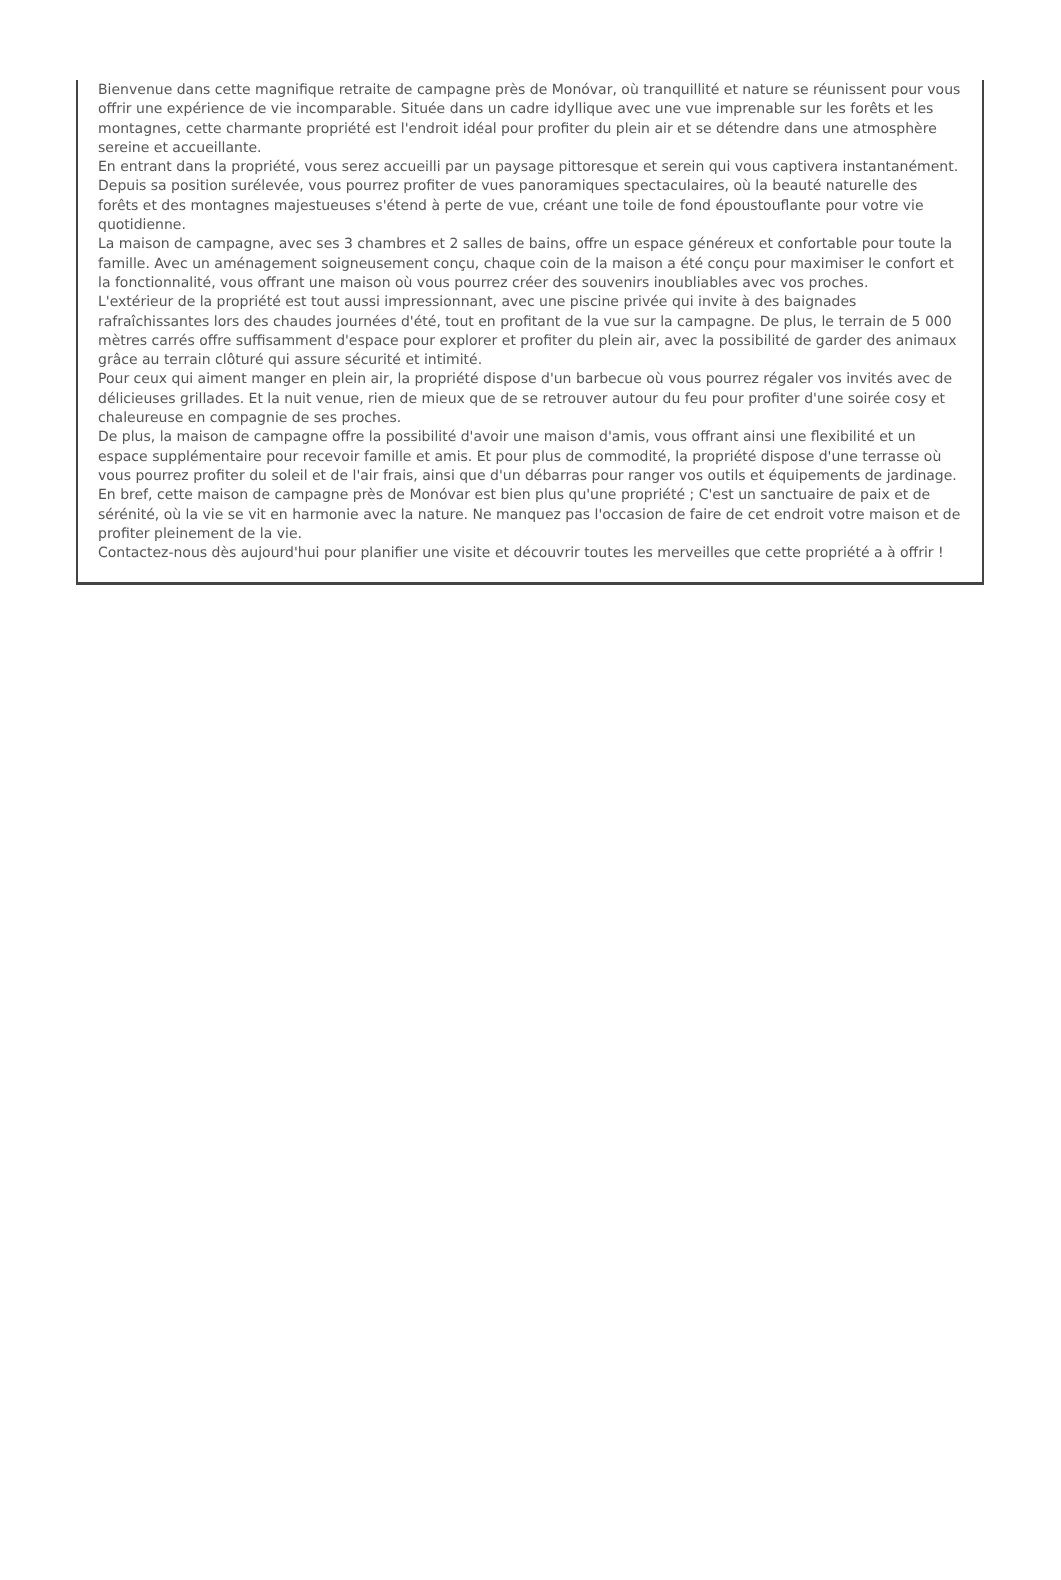Bienvenue dans cette magnifique retraite de campagne près de Monóvar, où tranquillité et nature se réunissent pour vous offrir une expérience de vie incomparable. Située dans un cadre idyllique avec une vue imprenable sur les forêts et les montagnes, cette charmante propriété est l'endroit idéal pour profiter du plein air et se détendre dans une atmosphère sereine et accueillante.
En entrant dans la propriété, vous serez accueilli par un paysage pittoresque et serein qui vous captivera instantanément. Depuis sa position surélevée, vous pourrez profiter de vues panoramiques spectaculaires, où la beauté naturelle des forêts et des montagnes majestueuses s'étend à perte de vue, créant une toile de fond époustouflante pour votre vie quotidienne.
La maison de campagne, avec ses 3 chambres et 2 salles de bains, offre un espace généreux et confortable pour toute la famille. Avec un aménagement soigneusement conçu, chaque coin de la maison a été conçu pour maximiser le confort et la fonctionnalité, vous offrant une maison où vous pourrez créer des souvenirs inoubliables avec vos proches.
L'extérieur de la propriété est tout aussi impressionnant, avec une piscine privée qui invite à des baignades rafraîchissantes lors des chaudes journées d'été, tout en profitant de la vue sur la campagne. De plus, le terrain de 5 000 mètres carrés offre suffisamment d'espace pour explorer et profiter du plein air, avec la possibilité de garder des animaux grâce au terrain clôturé qui assure sécurité et intimité.
Pour ceux qui aiment manger en plein air, la propriété dispose d'un barbecue où vous pourrez régaler vos invités avec de délicieuses grillades. Et la nuit venue, rien de mieux que de se retrouver autour du feu pour profiter d'une soirée cosy et chaleureuse en compagnie de ses proches.
De plus, la maison de campagne offre la possibilité d'avoir une maison d'amis, vous offrant ainsi une flexibilité et un espace supplémentaire pour recevoir famille et amis. Et pour plus de commodité, la propriété dispose d'une terrasse où vous pourrez profiter du soleil et de l'air frais, ainsi que d'un débarras pour ranger vos outils et équipements de jardinage.
En bref, cette maison de campagne près de Monóvar est bien plus qu'une propriété ; C'est un sanctuaire de paix et de sérénité, où la vie se vit en harmonie avec la nature. Ne manquez pas l'occasion de faire de cet endroit votre maison et de profiter pleinement de la vie.
Contactez-nous dès aujourd'hui pour planifier une visite et découvrir toutes les merveilles que cette propriété a à offrir !